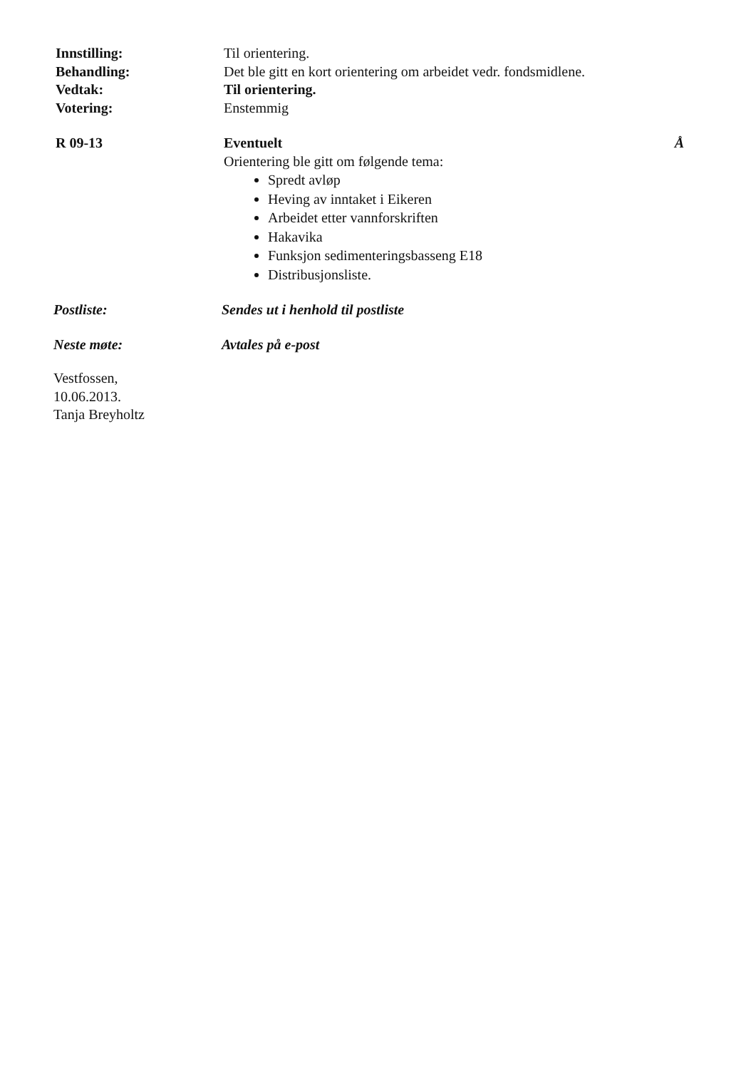Innstilling:
Behandling:
Vedtak:
Votering:
Til orientering.
Det ble gitt en kort orientering om arbeidet vedr. fondsmidlene.
Til orientering.
Enstemmig
R 09-13 Eventuelt Å
Orientering ble gitt om følgende tema:
Spredt avløp
Heving av inntaket i Eikeren
Arbeidet etter vannforskriften
Hakavika
Funksjon sedimenteringsbasseng E18
Distribusjonsliste.
Postliste: Sendes ut i henhold til postliste
Neste møte: Avtales på e-post
Vestfossen,
10.06.2013.
Tanja Breyholtz